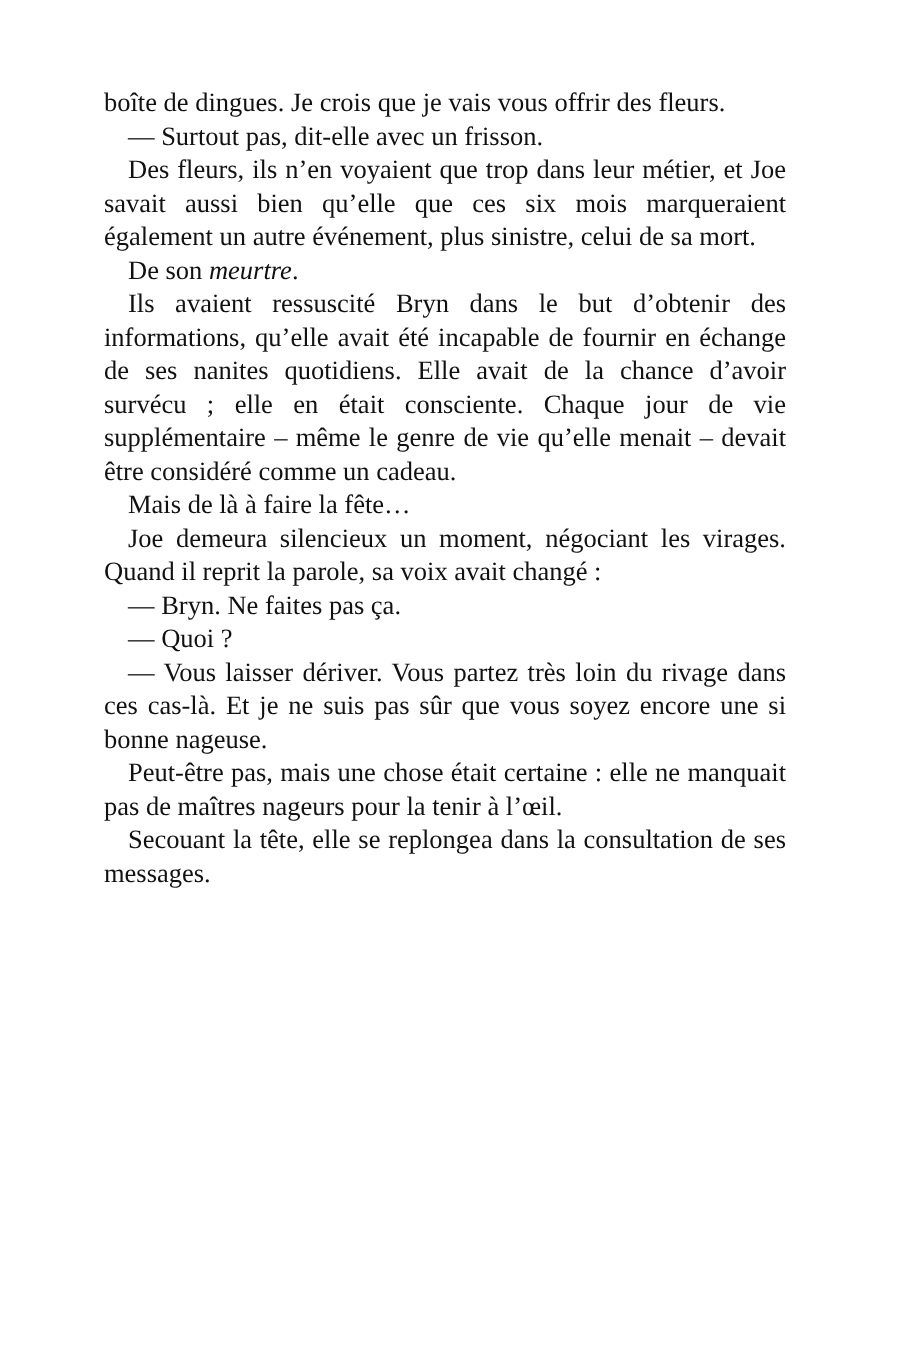boîte de dingues. Je crois que je vais vous offrir des fleurs.
— Surtout pas, dit-elle avec un frisson.
Des fleurs, ils n’en voyaient que trop dans leur métier, et Joe savait aussi bien qu’elle que ces six mois marqueraient également un autre événement, plus sinistre, celui de sa mort.
De son meurtre.
Ils avaient ressuscité Bryn dans le but d’obtenir des informations, qu’elle avait été incapable de fournir en échange de ses nanites quotidiens. Elle avait de la chance d’avoir survécu ; elle en était consciente. Chaque jour de vie supplémentaire – même le genre de vie qu’elle menait – devait être considéré comme un cadeau.
Mais de là à faire la fête…
Joe demeura silencieux un moment, négociant les virages. Quand il reprit la parole, sa voix avait changé :
— Bryn. Ne faites pas ça.
— Quoi ?
— Vous laisser dériver. Vous partez très loin du rivage dans ces cas-là. Et je ne suis pas sûr que vous soyez encore une si bonne nageuse.
Peut-être pas, mais une chose était certaine : elle ne manquait pas de maîtres nageurs pour la tenir à l’œil.
Secouant la tête, elle se replongea dans la consultation de ses messages.